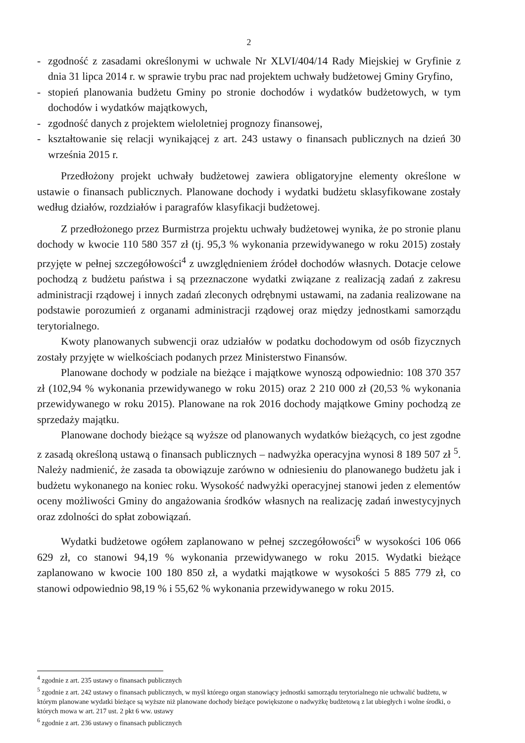2
- zgodność z zasadami określonymi w uchwale Nr XLVI/404/14 Rady Miejskiej w Gryfinie z dnia 31 lipca 2014 r. w sprawie trybu prac nad projektem uchwały budżetowej Gminy Gryfino,
- stopień planowania budżetu Gminy po stronie dochodów i wydatków budżetowych, w tym dochodów i wydatków majątkowych,
- zgodność danych z projektem wieloletniej prognozy finansowej,
- kształtowanie się relacji wynikającej z art. 243 ustawy o finansach publicznych na dzień 30 września 2015 r.
Przedłożony projekt uchwały budżetowej zawiera obligatoryjne elementy określone w ustawie o finansach publicznych. Planowane dochody i wydatki budżetu sklasyfikowane zostały według działów, rozdziałów i paragrafów klasyfikacji budżetowej.
Z przedłożonego przez Burmistrza projektu uchwały budżetowej wynika, że po stronie planu dochody w kwocie 110 580 357 zł (tj. 95,3 % wykonania przewidywanego w roku 2015) zostały przyjęte w pełnej szczegółowości<sup>4</sup> z uwzględnieniem źródeł dochodów własnych. Dotacje celowe pochodzą z budżetu państwa i są przeznaczone wydatki związane z realizacją zadań z zakresu administracji rządowej i innych zadań zleconych odrębnymi ustawami, na zadania realizowane na podstawie porozumień z organami administracji rządowej oraz między jednostkami samorządu terytorialnego.
Kwoty planowanych subwencji oraz udziałów w podatku dochodowym od osób fizycznych zostały przyjęte w wielkościach podanych przez Ministerstwo Finansów.
Planowane dochody w podziale na bieżące i majątkowe wynoszą odpowiednio: 108 370 357 zł (102,94 % wykonania przewidywanego w roku 2015) oraz 2 210 000 zł (20,53 % wykonania przewidywanego w roku 2015). Planowane na rok 2016 dochody majątkowe Gminy pochodzą ze sprzedaży majątku.
Planowane dochody bieżące są wyższe od planowanych wydatków bieżących, co jest zgodne z zasadą określoną ustawą o finansach publicznych – nadwyżka operacyjna wynosi 8 189 507 zł <sup>5</sup>. Należy nadmienić, że zasada ta obowiązuje zarówno w odniesieniu do planowanego budżetu jak i budżetu wykonanego na koniec roku. Wysokość nadwyżki operacyjnej stanowi jeden z elementów oceny możliwości Gminy do angażowania środków własnych na realizację zadań inwestycyjnych oraz zdolności do spłat zobowiązań.
Wydatki budżetowe ogółem zaplanowano w pełnej szczegółowości<sup>6</sup> w wysokości 106 066 629 zł, co stanowi 94,19 % wykonania przewidywanego w roku 2015. Wydatki bieżące zaplanowano w kwocie 100 180 850 zł, a wydatki majątkowe w wysokości 5 885 779 zł, co stanowi odpowiednio 98,19 % i 55,62 % wykonania przewidywanego w roku 2015.
<sup>4</sup> zgodnie z art. 235 ustawy o finansach publicznych
<sup>5</sup> zgodnie z art. 242 ustawy o finansach publicznych, w myśl którego organ stanowiący jednostki samorządu terytorialnego nie uchwalić budżetu, w którym planowane wydatki bieżące są wyższe niż planowane dochody bieżące powiększone o nadwyżkę budżetową z lat ubiegłych i wolne środki, o których mowa w art. 217 ust. 2 pkt 6 ww. ustawy
<sup>6</sup> zgodnie z art. 236 ustawy o finansach publicznych